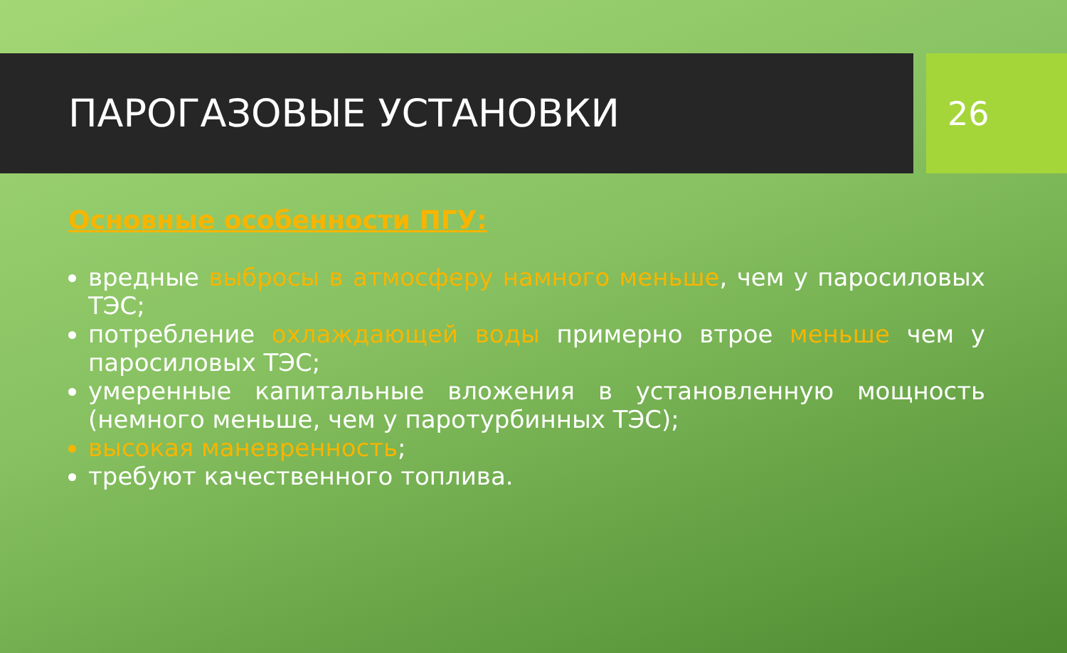ПАРОГАЗОВЫЕ УСТАНОВКИ
26
Основные особенности ПГУ:
вредные выбросы в атмосферу намного меньше, чем у паросиловых ТЭС;
потребление охлаждающей воды примерно втрое меньше чем у паросиловых ТЭС;
умеренные капитальные вложения в установленную мощность (немного меньше, чем у паротурбинных ТЭС);
высокая маневренность;
требуют качественного топлива.